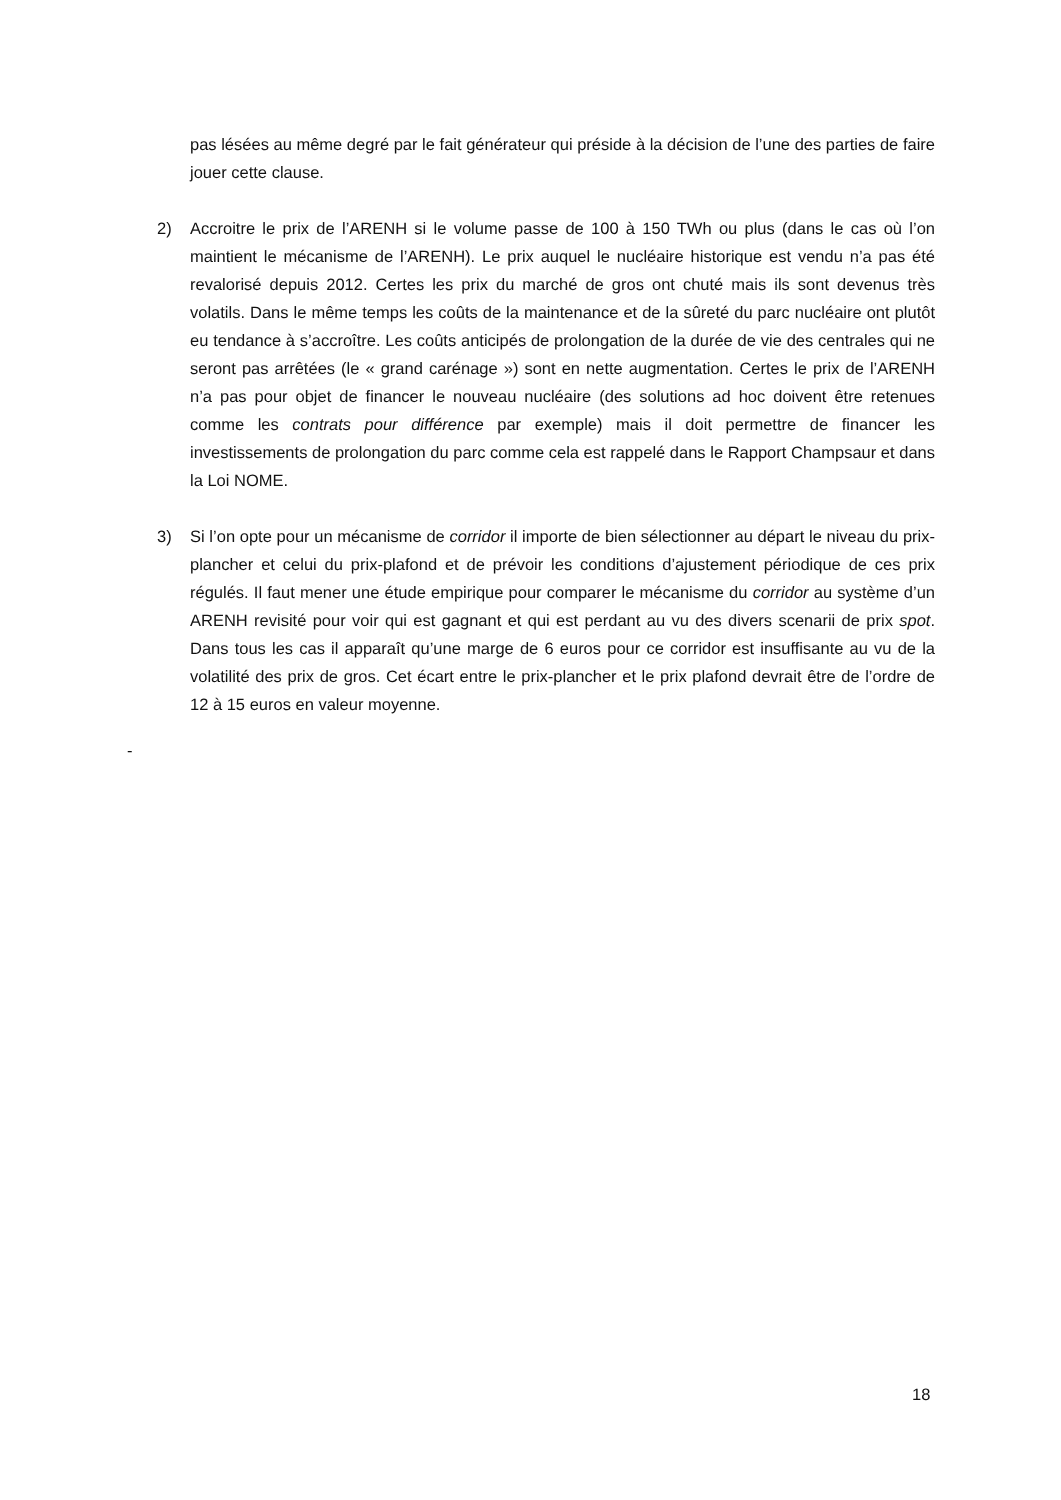pas lésées au même degré par le fait générateur qui préside à la décision de l’une des parties de faire jouer cette clause.
2) Accroitre le prix de l’ARENH si le volume passe de 100 à 150 TWh ou plus (dans le cas où l’on maintient le mécanisme de l’ARENH). Le prix auquel le nucléaire historique est vendu n’a pas été revalorisé depuis 2012. Certes les prix du marché de gros ont chuté mais ils sont devenus très volatils. Dans le même temps les coûts de la maintenance et de la sûreté du parc nucléaire ont plutôt eu tendance à s’accroître. Les coûts anticipés de prolongation de la durée de vie des centrales qui ne seront pas arrêtées (le « grand carénage ») sont en nette augmentation. Certes le prix de l’ARENH n’a pas pour objet de financer le nouveau nucléaire (des solutions ad hoc doivent être retenues comme les contrats pour différence par exemple) mais il doit permettre de financer les investissements de prolongation du parc comme cela est rappelé dans le Rapport Champsaur et dans la Loi NOME.
3) Si l’on opte pour un mécanisme de corridor il importe de bien sélectionner au départ le niveau du prix-plancher et celui du prix-plafond et de prévoir les conditions d’ajustement périodique de ces prix régulés. Il faut mener une étude empirique pour comparer le mécanisme du corridor au système d’un ARENH revisité pour voir qui est gagnant et qui est perdant au vu des divers scenarii de prix spot. Dans tous les cas il apparaît qu’une marge de 6 euros pour ce corridor est insuffisante au vu de la volatilité des prix de gros. Cet écart entre le prix-plancher et le prix plafond devrait être de l’ordre de 12 à 15 euros en valeur moyenne.
-
18